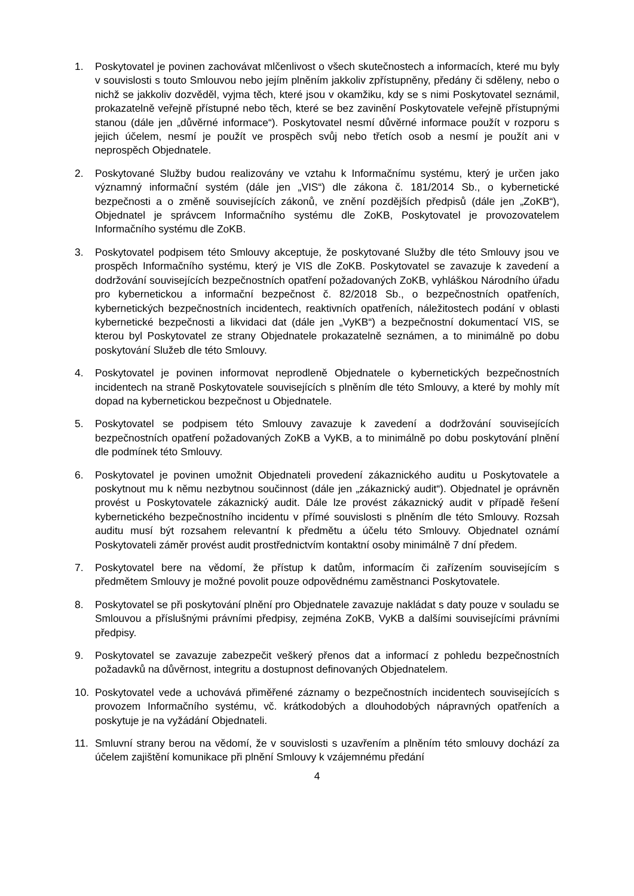1. Poskytovatel je povinen zachovávat mlčenlivost o všech skutečnostech a informacích, které mu byly v souvislosti s touto Smlouvou nebo jejím plněním jakkoliv zpřístupněny, předány či sděleny, nebo o nichž se jakkoliv dozvěděl, vyjma těch, které jsou v okamžiku, kdy se s nimi Poskytovatel seznámil, prokazatelně veřejně přístupné nebo těch, které se bez zavinění Poskytovatele veřejně přístupnými stanou (dále jen „důvěrné informace“). Poskytovatel nesmí důvěrné informace použít v rozporu s jejich účelem, nesmí je použít ve prospěch svůj nebo třetích osob a nesmí je použít ani v neprospěch Objednatele.
2. Poskytované Služby budou realizovány ve vztahu k Informačnímu systému, který je určen jako významný informační systém (dále jen „VIS“) dle zákona č. 181/2014 Sb., o kybernetické bezpečnosti a o změně souvisejících zákonů, ve znění pozdějších předpisů (dále jen „ZoKB“), Objednatel je správcem Informačního systému dle ZoKB, Poskytovatel je provozovatelem Informačního systému dle ZoKB.
3. Poskytovatel podpisem této Smlouvy akceptuje, že poskytované Služby dle této Smlouvy jsou ve prospěch Informačního systému, který je VIS dle ZoKB. Poskytovatel se zavazuje k zavedení a dodržování souvisejících bezpečnostních opatření požadovaných ZoKB, vyhláškou Národního úřadu pro kybernetickou a informační bezpečnost č. 82/2018 Sb., o bezpečnostních opatřeních, kybernetických bezpečnostních incidentech, reaktivních opatřeních, náležitostech podání v oblasti kybernetické bezpečnosti a likvidaci dat (dále jen „VyKB“) a bezpečnostní dokumentací VIS, se kterou byl Poskytovatel ze strany Objednatele prokazatelně seznámen, a to minimálně po dobu poskytování Služeb dle této Smlouvy.
4. Poskytovatel je povinen informovat neprodleně Objednatele o kybernetických bezpečnostních incidentech na straně Poskytovatele souvisejících s plněním dle této Smlouvy, a které by mohly mít dopad na kybernetickou bezpečnost u Objednatele.
5. Poskytovatel se podpisem této Smlouvy zavazuje k zavedení a dodržování souvisejících bezpečnostních opatření požadovaných ZoKB a VyKB, a to minimálně po dobu poskytování plnění dle podmínek této Smlouvy.
6. Poskytovatel je povinen umožnit Objednateli provedení zákaznického auditu u Poskytovatele a poskytnout mu k němu nezbytnou součinnost (dále jen „zákaznický audit“). Objednatel je oprávněn provést u Poskytovatele zákaznický audit. Dále lze provést zákaznický audit v případě řešení kybernetického bezpečnostního incidentu v přímé souvislosti s plněním dle této Smlouvy. Rozsah auditu musí být rozsahem relevantní k předmětu a účelu této Smlouvy. Objednatel oznámí Poskytovateli záměr provést audit prostřednictvím kontaktní osoby minimálně 7 dní předem.
7. Poskytovatel bere na vědomí, že přístup k datům, informacím či zařízením souvisejícím s předmětem Smlouvy je možné povolit pouze odpovědnému zaměstnanci Poskytovatele.
8. Poskytovatel se při poskytování plnění pro Objednatele zavazuje nakládat s daty pouze v souladu se Smlouvou a příslušnými právními předpisy, zejména ZoKB, VyKB a dalšími souvisejícími právními předpisy.
9. Poskytovatel se zavazuje zabezpečit veškerý přenos dat a informací z pohledu bezpečnostních požadavků na důvěrnost, integritu a dostupnost definovaných Objednatelem.
10. Poskytovatel vede a uchovává přiměřené záznamy o bezpečnostních incidentech souvisejících s provozem Informačního systému, vč. krátkodobých a dlouhodobých nápravných opatřeních a poskytuje je na vyžádání Objednateli.
11. Smluvní strany berou na vědomí, že v souvislosti s uzavřením a plněním této smlouvy dochází za účelem zajištění komunikace při plnění Smlouvy k vzájemnému předání
4